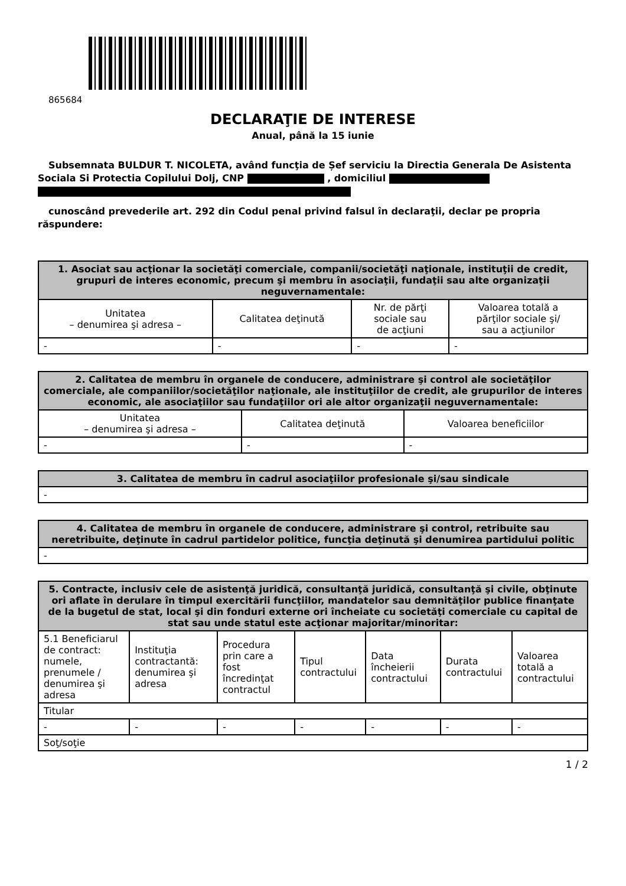865684
DECLARAŢIE DE INTERESE
Anual, până la 15 iunie
Subsemnata BULDUR T. NICOLETA, având funcţia de Șef serviciu la Directia Generala De Asistenta Sociala Si Protectia Copilului Dolj, CNP , domiciliul
cunoscând prevederile art. 292 din Codul penal privind falsul în declaraţii, declar pe propria răspundere:
| 1. Asociat sau acţionar la societăţi comerciale, companii/societăţi naţionale, instituţii de credit, grupuri de interes economic, precum şi membru în asociaţii, fundaţii sau alte organizaţii neguvernamentale: | | | |
| --- | --- | --- | --- |
| Unitatea – denumirea şi adresa – | Calitatea deţinută | Nr. de părţi sociale sau de acţiuni | Valoarea totală a părţilor sociale şi/ sau a acţiunilor |
| - | - | - | - |
| 2. Calitatea de membru în organele de conducere, administrare şi control ale societăţilor comerciale, ale companiilor/societăţilor naţionale, ale instituţiilor de credit, ale grupurilor de interes economic, ale asociaţiilor sau fundaţiilor ori ale altor organizaţii neguvernamentale: | | |
| --- | --- | --- |
| Unitatea – denumirea şi adresa – | Calitatea deţinută | Valoarea beneficiilor |
| - | - | - |
| 3. Calitatea de membru în cadrul asociaţiilor profesionale şi/sau sindicale |
| --- |
| - |
| 4. Calitatea de membru în organele de conducere, administrare şi control, retribuite sau neretribuite, deţinute în cadrul partidelor politice, funcţia deţinută şi denumirea partidului politic |
| --- |
| - |
| 5. Contracte, inclusiv cele de asistenţă juridică, consultanţă juridică, consultanţă şi civile, obţinute ori aflate în derulare în timpul exercitării funcţiilor, mandatelor sau demnităţilor publice finanţate de la bugetul de stat, local şi din fonduri externe ori încheiate cu societăţi comerciale cu capital de stat sau unde statul este acţionar majoritar/minoritar: | | | | | | |
| --- | --- | --- | --- | --- | --- | --- |
| 5.1 Beneficiarul de contract: numele, prenumele / denumirea şi adresa | Instituţia contractantă: denumirea şi adresa | Procedura prin care a fost încredinţat contractul | Tipul contractului | Data încheierii contractului | Durata contractului | Valoarea totală a contractului |
| Titular | | | | | | |
| - | - | - | - | - | - | - |
| Soţ/soţie | | | | | | |
1 / 2